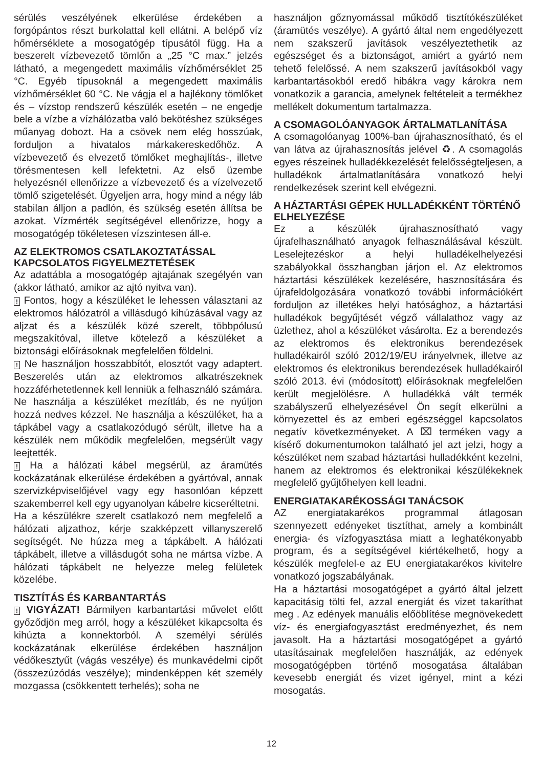sérülés veszélyének elkerülése érdekében a forgópántos részt burkolattal kell ellátni. A belépő víz hőmérséklete a mosogatógép típusától függ. Ha a beszerelt vízbevezető tömlőn a „25 °C max.” jelzés látható, a megengedett maximális vízhőmérséklet 25 °C. Egyéb típusoknál a megengedett maximális vízhőmérséklet 60 °C. Ne vágja el a hajlékony tömlőket és – vízstop rendszerű készülék esetén – ne engedje bele a vízbe a vízhálózatba való bekötéshez szükséges műanyag dobozt. Ha a csövek nem elég hosszúak, forduljon a hivatalos márkakereskedőhöz. A vízbevezető és elvezető tömlőket meghajlítás-, illetve törésmentesen kell lefektetni. Az első üzembe helyezésnél ellenőrizze a vízbevezető és a vízelvezető tömlő szigetelését. Ügyeljen arra, hogy mind a négy láb stabilan álljon a padlón, és szükség esetén állítsa be azokat. Vízmérték segítségével ellenőrizze, hogy a mosogatógép tökéletesen vízszintesen áll-e.
AZ ELEKTROMOS CSATLAKOZTATÁSSAL KAPCSOLATOS FIGYELMEZTETÉSEK
Az adattábla a mosogatógép ajtajának szegélyén van (akkor látható, amikor az ajtó nyitva van).
! Fontos, hogy a készüléket le lehessen választani az elektromos hálózatról a villásdugó kihúzásával vagy az aljzat és a készülék közé szerelt, többpólusú megszakítóval, illetve kötelező a készüléket a biztonsági előírásoknak megfelelően földelni.
! Ne használjon hosszabbítót, elosztót vagy adaptert. Beszerelés után az elektromos alkatrészeknek hozzáférhetetlennek kell lenniük a felhasználó számára. Ne használja a készüléket mezítláb, és ne nyúljon hozzá nedves kézzel. Ne használja a készüléket, ha a tápkábel vagy a csatlakozódugó sérült, illetve ha a készülék nem működik megfelelően, megsérült vagy leejtették.
! Ha a hálózati kábel megsérül, az áramütés kockázatának elkerülése érdekében a gyártóval, annak szervizképviselőjével vagy egy hasonlóan képzett szakemberrel kell egy ugyanolyan kábelre kicseréltetni.
Ha a készülékre szerelt csatlakozó nem megfelelő a hálózati aljzathoz, kérje szakképzett villanyszerelő segítségét. Ne húzza meg a tápkábelt. A hálózati tápkábelt, illetve a villásdugót soha ne mártsa vízbe. A hálózati tápkábelt ne helyezze meleg felületek közelébe.
TISZTÍTÁS ÉS KARBANTARTÁS
! VIGYÁZAT! Bármilyen karbantartási művelet előtt győződjön meg arról, hogy a készüléket kikapcsolta és kihúzta a konnektorból. A személyi sérülés kockázatának elkerülése érdekében használjon védőkesztyűt (vágás veszélye) és munkavédelmi cipőt (összezúzódás veszélye); mindenképpen két személy mozgassa (csökkentett terhelés); soha ne
használjon gőznyomással működő tisztítókészüléket (áramütés veszélye). A gyártó által nem engedélyezett nem szakszerű javítások veszélyeztethetik az egészséget és a biztonságot, amiért a gyártó nem tehető felelőssé. A nem szakszerű javításokból vagy karbantartásokból eredő hibákra vagy károkra nem vonatkozik a garancia, amelynek feltételeit a termékhez mellékelt dokumentum tartalmazza.
A CSOMAGOLÓANYAGOK ÁRTALMATLANÍTÁSA
A csomagolóanyag 100%-ban újrahasznosítható, és el van látva az újrahasznosítás jelével ♻. A csomagolás egyes részeinek hulladékkezelését felelősségteljesen, a hulladékok ártalmatlanítására vonatkozó helyi rendelkezések szerint kell elvégezni.
A HÁZTARTÁSI GÉPEK HULLADÉKKÉNT TÖRTÉNŐ ELHELYEZÉSE
Ez a készülék újrahasznosítható vagy újrafelhasználható anyagok felhasználásával készült. Leselejtezéskor a helyi hulladékelhelyezési szabályokkal összhangban járjon el. Az elektromos háztartási készülékek kezelésére, hasznosítására és újrafeldolgozására vonatkozó további információkért forduljon az illetékes helyi hatósághoz, a háztartási hulladékok begyűjtését végző vállalathoz vagy az üzlethez, ahol a készüléket vásárolta. Ez a berendezés az elektromos és elektronikus berendezések hulladékairól szóló 2012/19/EU irányelvnek, illetve az elektromos és elektronikus berendezések hulladékairól szóló 2013. évi (módosított) előírásoknak megfelelően került megjelölésre. A hulladékká vált termék szabályszerű elhelyezésével Ön segít elkerülni a környezettel és az emberi egészséggel kapcsolatos negatív következményeket. A ⌧ terméken vagy a kísérő dokumentumokon található jel azt jelzi, hogy a készüléket nem szabad háztartási hulladékként kezelni, hanem az elektromos és elektronikai készülékeknek megfelelő gyűjtőhelyen kell leadni.
ENERGIATAKARÉKOSSÁGI TANÁCSOK
AZ energiatakarékos programmal átlagosan szennyezett edényeket tisztíthat, amely a kombinált energia- és vízfogyasztása miatt a leghatékonyabb program, és a segítségével kiértékelhető, hogy a készülék megfelel-e az EU energiatakarékos kivitelre vonatkozó jogszabályának.
Ha a háztartási mosogatógépet a gyártó által jelzett kapacitásig tölti fel, azzal energiát és vizet takaríthat meg . Az edények manuális előöblítése megnövekedett víz- és energiafogyasztást eredményezhet, és nem javasolt. Ha a háztartási mosogatógépet a gyártó utasításainak megfelelően használják, az edények mosogatógépben történő mosogatása általában kevesebb energiát és vizet igényel, mint a kézi mosogatás.
12